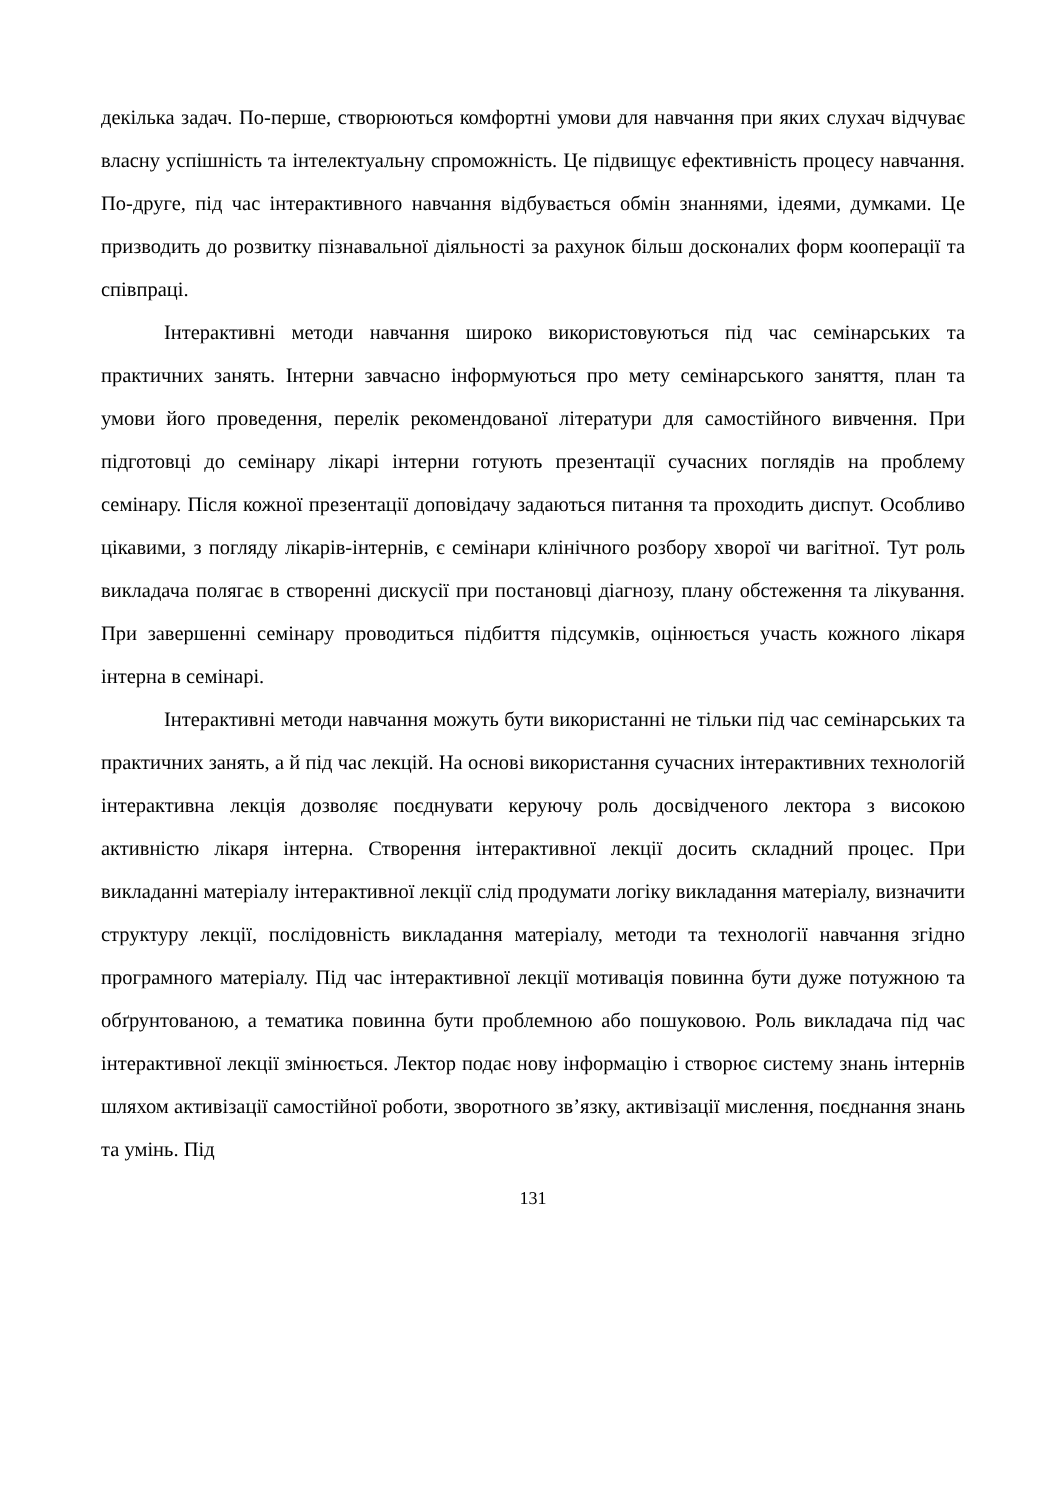декілька задач. По-перше, створюються комфортні умови для навчання при яких слухач відчуває власну успішність та інтелектуальну спроможність. Це підвищує ефективність процесу навчання. По-друге, під час інтерактивного навчання відбувається обмін знаннями, ідеями, думками. Це призводить до розвитку пізнавальної діяльності за рахунок більш досконалих форм кооперації та співпраці.
Інтерактивні методи навчання широко використовуються під час семінарських та практичних занять. Інтерни завчасно інформуються про мету семінарського заняття, план та умови його проведення, перелік рекомендованої літератури для самостійного вивчення. При підготовці до семінару лікарі інтерни готують презентації сучасних поглядів на проблему семінару. Після кожної презентації доповідачу задаються питання та проходить диспут. Особливо цікавими, з погляду лікарів-інтернів, є семінари клінічного розбору хворої чи вагітної. Тут роль викладача полягає в створенні дискусії при постановці діагнозу, плану обстеження та лікування. При завершенні семінару проводиться підбиття підсумків, оцінюється участь кожного лікаря інтерна в семінарі.
Інтерактивні методи навчання можуть бути використанні не тільки під час семінарських та практичних занять, а й під час лекцій. На основі використання сучасних інтерактивних технологій інтерактивна лекція дозволяє поєднувати керуючу роль досвідченого лектора з високою активністю лікаря інтерна. Створення інтерактивної лекції досить складний процес. При викладанні матеріалу інтерактивної лекції слід продумати логіку викладання матеріалу, визначити структуру лекції, послідовність викладання матеріалу, методи та технології навчання згідно програмного матеріалу. Під час інтерактивної лекції мотивація повинна бути дуже потужною та обґрунтованою, а тематика повинна бути проблемною або пошуковою. Роль викладача під час інтерактивної лекції змінюється. Лектор подає нову інформацію і створює систему знань інтернів шляхом активізації самостійної роботи, зворотного зв’язку, активізації мислення, поєднання знань та умінь. Під
131